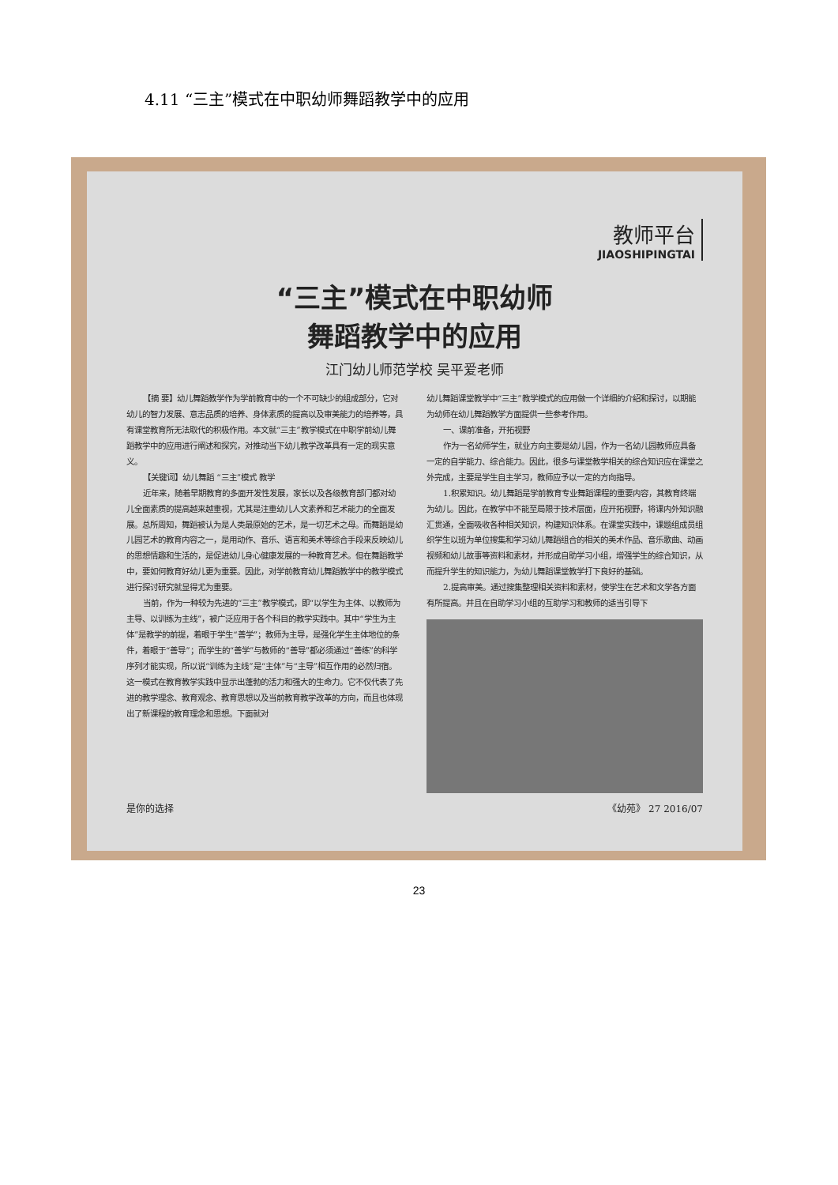4.11 “三主”模式在中职幼师舞蹈教学中的应用
教师平台
JIAOSHIPINGTAI
“三主”模式在中职幼师
舞蹈教学中的应用
江门幼儿师范学校 吴平爱老师
【摘 要】幼儿舞蹈教学作为学前教育中的一个不可缺少的组成部分，它对幼儿的智力发展、意志品质的培养、身体素质的提高以及审美能力的培养等，具有课堂教育所无法取代的积极作用。本文就“三主”教学模式在中职学前幼儿舞蹈教学中的应用进行阐述和探究，对推动当下幼儿教学改革具有一定的现实意义。
【关键词】幼儿舞蹈 “三主”模式 教学
近年来，随着早期教育的多面开发性发展，家长以及各级教育部门都对幼儿全面素质的提高越来越重视，尤其是注重幼儿人文素养和艺术能力的全面发展。总所周知，舞蹈被认为是人类最原始的艺术，是一切艺术之母。而舞蹈是幼儿园艺术的教育内容之一，是用动作、音乐、语言和美术等综合手段来反映幼儿的思想情趣和生活的，是促进幼儿身心健康发展的一种教育艺术。但在舞蹈教学中，要如何教育好幼儿更为重要。因此，对学前教育幼儿舞蹈教学中的教学模式进行探讨研究就显得尤为重要。
当前，作为一种较为先进的“三主”教学模式，即“以学生为主体、以教师为主导、以训练为主线”，被广泛应用于各个科目的教学实践中。其中“学生为主体”是教学的前提，着眼于学生“善学”；教师为主导，是强化学生主体地位的条件，着眼于“善导”；而学生的“善学”与教师的“善导”都必须通过“善练”的科学序列才能实现，所以说“训练为主线”是“主体”与“主导”相互作用的必然归宿。这一模式在教育教学实践中显示出蓬勃的活力和强大的生命力。它不仅代表了先进的教学理念、教育观念、教育思想以及当前教育教学改革的方向，而且也体现出了新课程的教育理念和思想。下面就对
幼儿舞蹈课堂教学中“三主”教学模式的应用做一个详细的介绍和探讨，以期能为幼师在幼儿舞蹈教学方面提供一些参考作用。
一、课前准备，开拓视野
作为一名幼师学生，就业方向主要是幼儿园，作为一名幼儿园教师应具备一定的自学能力、综合能力。因此，很多与课堂教学相关的综合知识应在课堂之外完成，主要是学生自主学习，教师应予以一定的方向指导。
1.积累知识。幼儿舞蹈是学前教育专业舞蹈课程的重要内容，其教育终端为幼儿。因此，在教学中不能至局限于技术层面，应开拓视野，将课内外知识融汇贯通，全面吸收各种相关知识，构建知识体系。在课堂实践中，课题组成员组织学生以班为单位搜集和学习幼儿舞蹈组合的相关的美术作品、音乐歌曲、动画视频和幼儿故事等资料和素材，并形成自助学习小组，增强学生的综合知识，从而提升学生的知识能力，为幼儿舞蹈课堂教学打下良好的基础。
2.提高审美。通过搜集整理相关资料和素材，使学生在艺术和文学各方面有所提高。并且在自助学习小组的互助学习和教师的适当引导下
是你的选择 《幼苑》 27 2016/07
23